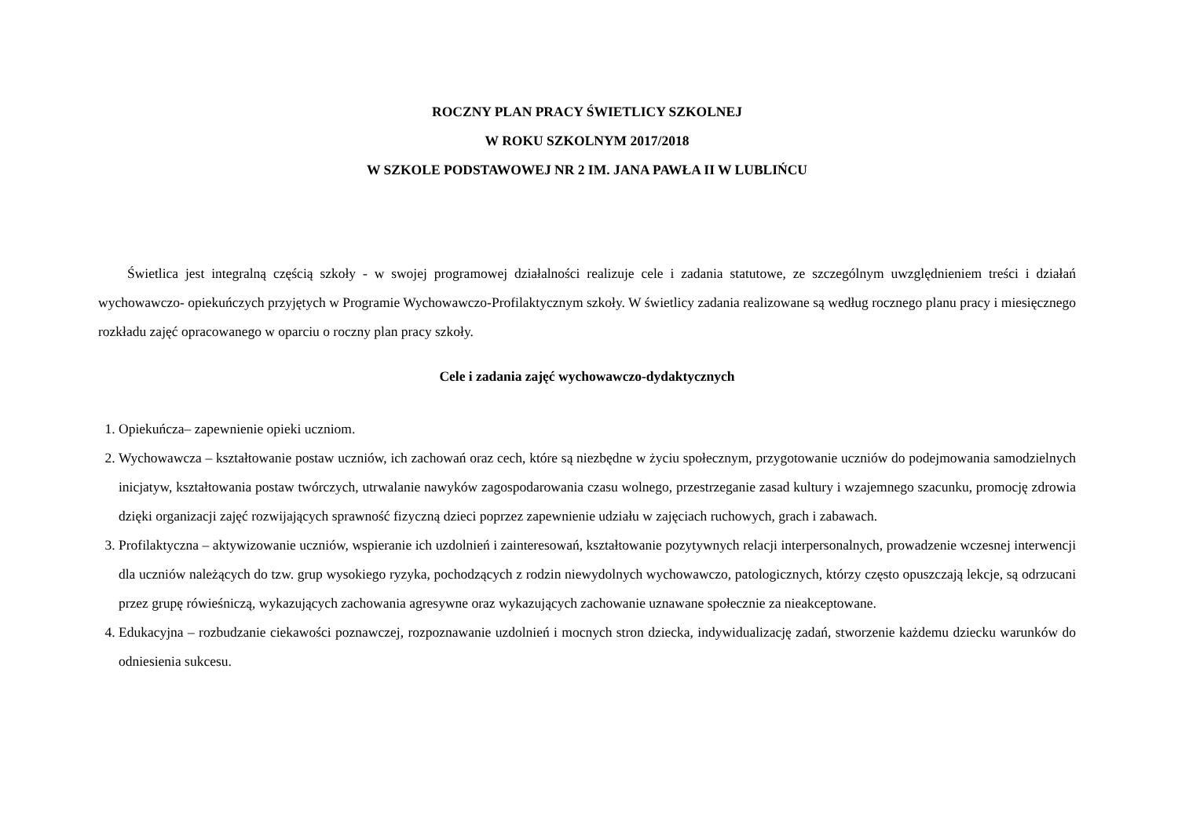ROCZNY PLAN PRACY ŚWIETLICY SZKOLNEJ
W ROKU SZKOLNYM 2017/2018
W SZKOLE PODSTAWOWEJ NR 2 IM. JANA PAWŁA II W LUBLIŃCU
Świetlica jest integralną częścią szkoły - w swojej programowej działalności realizuje cele i zadania statutowe, ze szczególnym uwzględnieniem treści i działań wychowawczo- opiekuńczych przyjętych w Programie Wychowawczo-Profilaktycznym szkoły. W świetlicy zadania realizowane są według rocznego planu pracy i miesięcznego rozkładu zajęć opracowanego w oparciu o roczny plan pracy szkoły.
Cele i zadania zajęć wychowawczo-dydaktycznych
1. Opiekuńcza– zapewnienie opieki uczniom.
2. Wychowawcza – kształtowanie postaw uczniów, ich zachowań oraz cech, które są niezbędne w życiu społecznym, przygotowanie uczniów do podejmowania samodzielnych inicjatyw, kształtowania postaw twórczych, utrwalanie nawyków zagospodarowania czasu wolnego, przestrzeganie zasad kultury i wzajemnego szacunku, promocję zdrowia dzięki organizacji zajęć rozwijających sprawność fizyczną dzieci poprzez zapewnienie udziału w zajęciach ruchowych, grach i zabawach.
3. Profilaktyczna – aktywizowanie uczniów, wspieranie ich uzdolnień i zainteresowań, kształtowanie pozytywnych relacji interpersonalnych, prowadzenie wczesnej interwencji dla uczniów należących do tzw. grup wysokiego ryzyka, pochodzących z rodzin niewydolnych wychowawczo, patologicznych, którzy często opuszczają lekcje, są odrzucani przez grupę rówieśniczą, wykazujących zachowania agresywne oraz wykazujących zachowanie uznawane społecznie za nieakceptowane.
4. Edukacyjna – rozbudzanie ciekawości poznawczej, rozpoznawanie uzdolnień i mocnych stron dziecka, indywidualizację zadań, stworzenie każdemu dziecku warunków do odniesienia sukcesu.